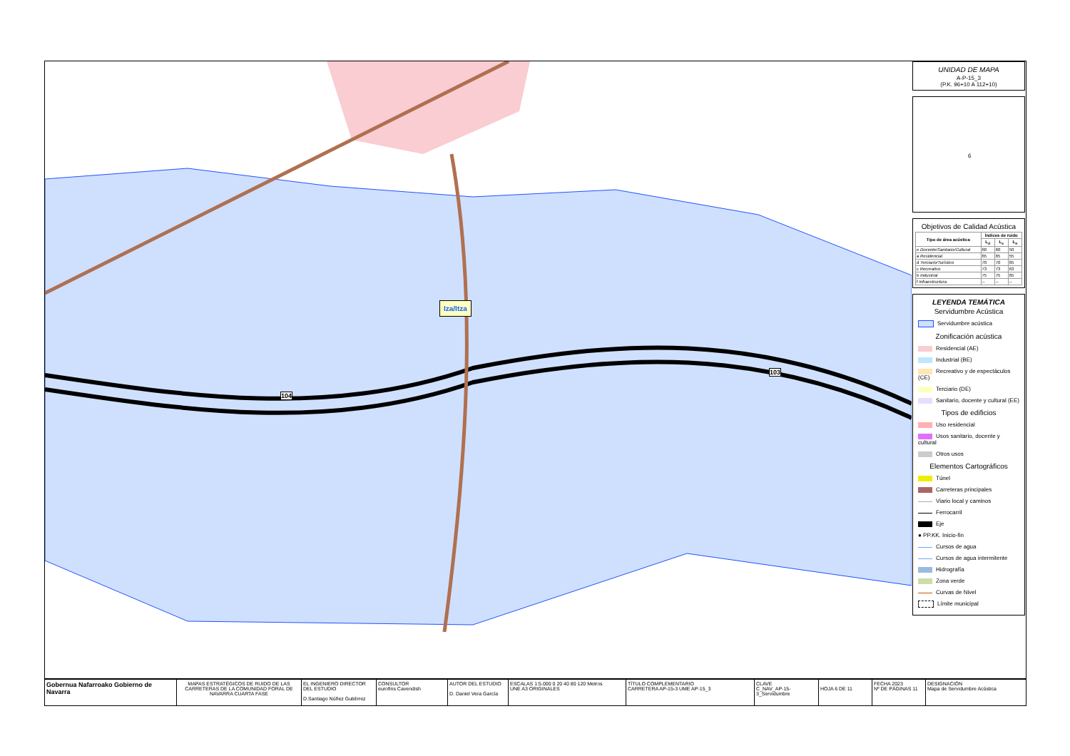Iza/Itza
104
103
UNIDAD DE MAPA
A-P-15_3
(P.K. 96+10 A 112+10)
6
Objetivos de Calidad Acústica
| Tipo de área acústica | Índices de ruido | | |
| --- | --- | --- | --- |
| | L<sub>d</sub> | L<sub>e</sub> | L<sub>n</sub> |
| e Docente/Sanitario/Cultural | 60 | 60 | 50 |
| a Residencial | 65 | 65 | 55 |
| d Terciario/Turístico | 70 | 70 | 65 |
| c Recreativo | 73 | 73 | 63 |
| b Industrial | 75 | 75 | 65 |
| f Infraestructura | -- | -- | -- |
LEYENDA TEMÁTICA
Servidumbre Acústica
Servidumbre acústica
Zonificación acústica
Residencial (AE)
Industrial (BE)
Recreativo y de espectáculos (CE)
Terciario (DE)
Sanitario, docente y cultural (EE)
Tipos de edificios
Uso residencial
Usos sanitario, docente y cultural
Otros usos
Elementos Cartográficos
Túnel
Carreteras principales
Viario local y caminos
Ferrocarril
Eje
● PP.KK. Inicio-fin
Cursos de agua
Cursos de agua intermitente
Hidrografía
Zona verde
Curvas de Nivel
Límite municipal
Gobernua Nafarroako Gobierno de Navarra
MAPAS ESTRATÉGICOS DE RUIDO DE LAS CARRETERAS DE LA COMUNIDAD FORAL DE NAVARRA CUARTA FASE
EL INGENIERO DIRECTOR DEL ESTUDIO
D.Santiago Núñez Gutiérrez
CONSULTOR
eurofins Cavendish
AUTOR DEL ESTUDIO
D. Daniel Vera García
ESCALAS 1:5.000 0 20 40 80 120 Metros
UNE A3 ORIGINALES
TÍTULO COMPLEMENTARIO
CARRETERA AP-15-3 UME AP-15_3
CLAVE
C_NAV_AP-15-3_Servidumbre
HOJA 6 DE 11 FECHA 2023
Nº DE PÁGINAS 11
DESIGNACIÓN
Mapa de Servidumbre Acústica